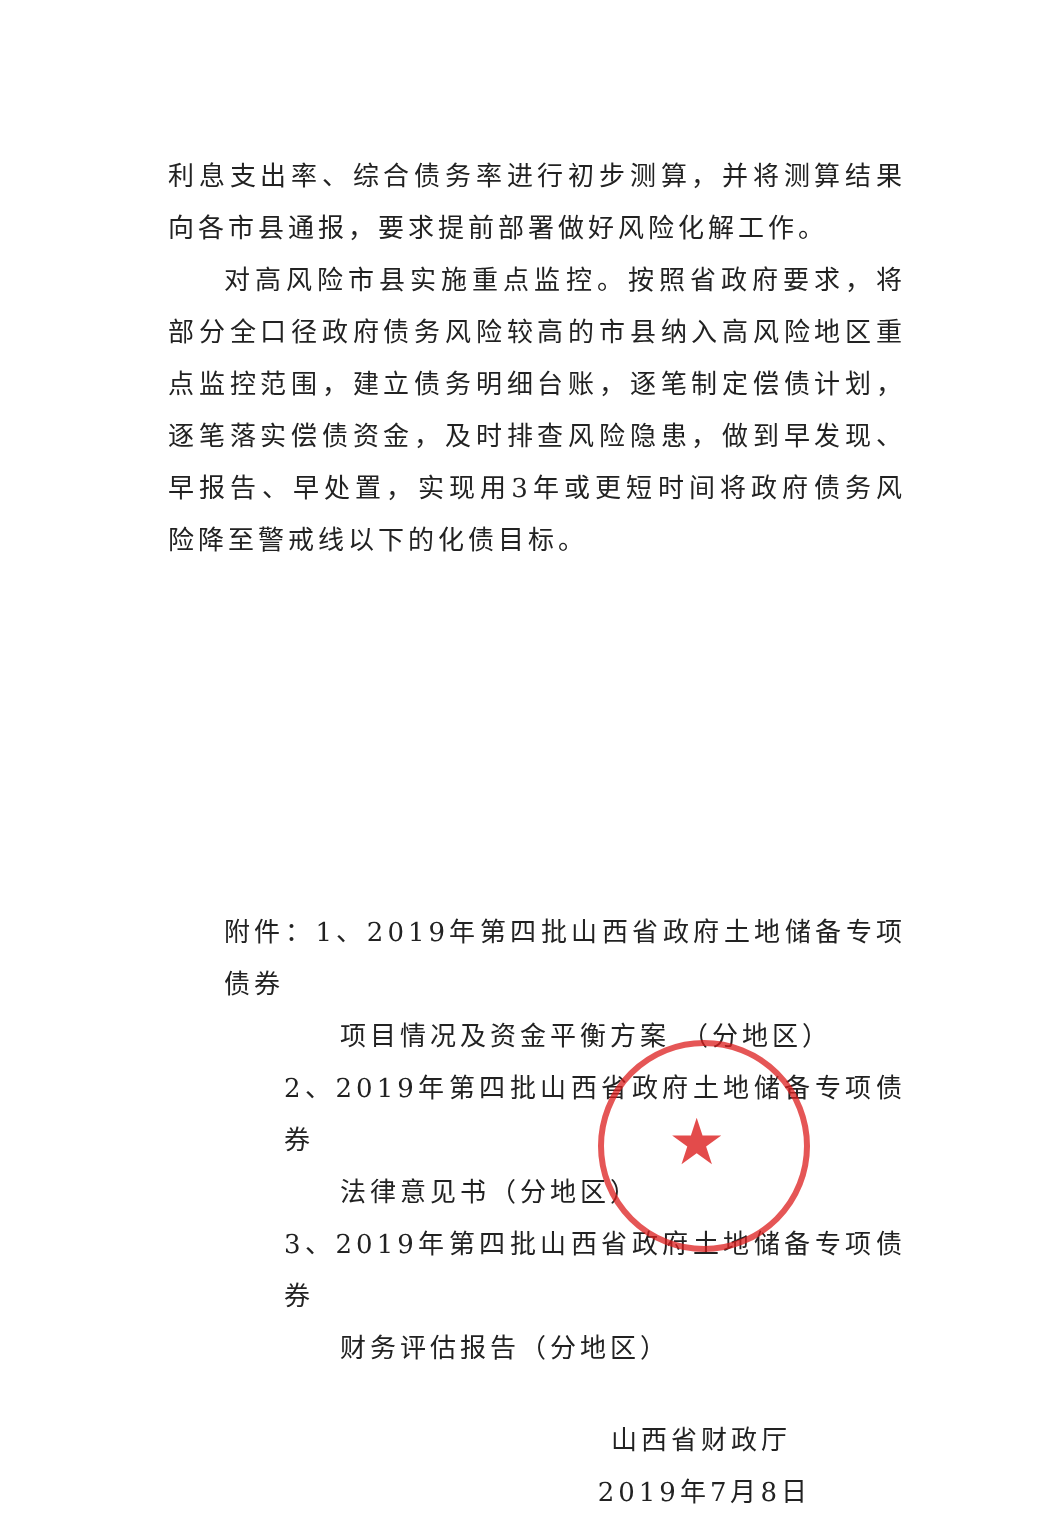利息支出率、综合债务率进行初步测算，并将测算结果向各市县通报，要求提前部署做好风险化解工作。
对高风险市县实施重点监控。按照省政府要求，将部分全口径政府债务风险较高的市县纳入高风险地区重点监控范围，建立债务明细台账，逐笔制定偿债计划，逐笔落实偿债资金，及时排查风险隐患，做到早发现、早报告、早处置，实现用3年或更短时间将政府债务风险降至警戒线以下的化债目标。
附件：1、2019年第四批山西省政府土地储备专项债券
项目情况及资金平衡方案 （分地区）
2、2019年第四批山西省政府土地储备专项债券
法律意见书（分地区）
3、2019年第四批山西省政府土地储备专项债券
财务评估报告（分地区）
山西省财政厅
2019年7月8日
★